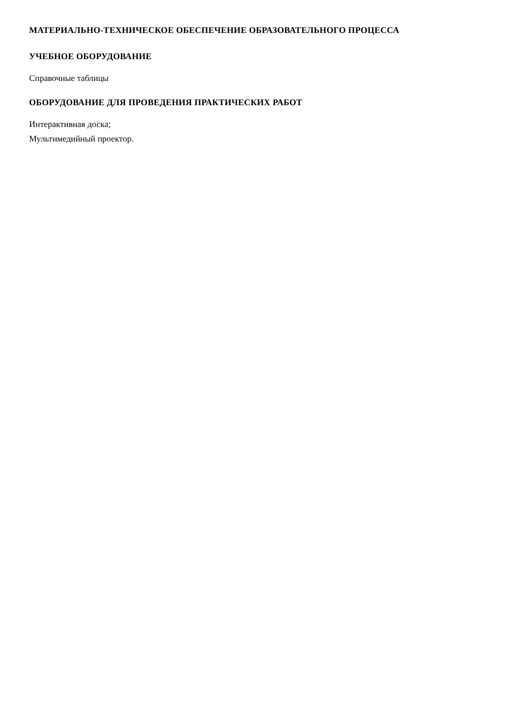МАТЕРИАЛЬНО-ТЕХНИЧЕСКОЕ ОБЕСПЕЧЕНИЕ ОБРАЗОВАТЕЛЬНОГО ПРОЦЕССА
УЧЕБНОЕ ОБОРУДОВАНИЕ
Справочные таблицы
ОБОРУДОВАНИЕ ДЛЯ ПРОВЕДЕНИЯ ПРАКТИЧЕСКИХ РАБОТ
Интерактивная доска;
Мультимедийный проектор.